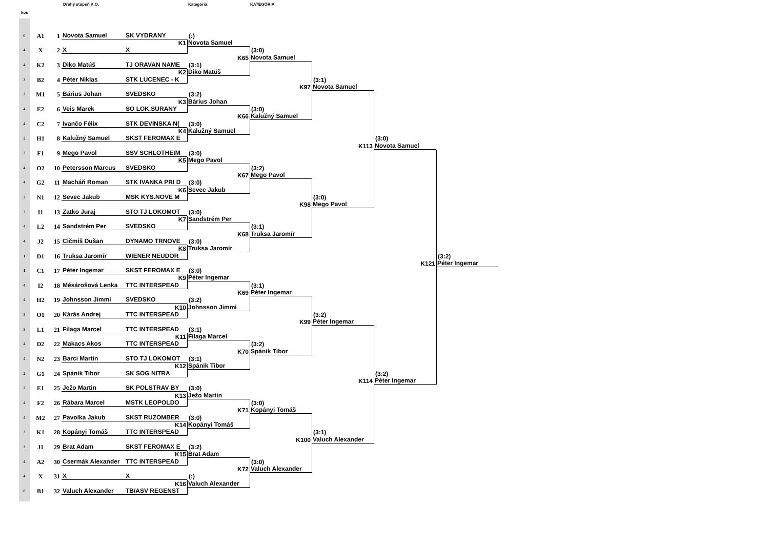Druhý stupeň K.O. Kategória: KATEGÓRIA
koš
0
A1
1
Novota Samuel
SK VYDRANY
4
X
2
X
X
4
K2
3
Diko Matúš
TJ ORAVAN NAME
3
B2
4
Péter Niklas
STK LUCENEC - K
3
M1
5
Bárius Johan
SVEDSKO
4
E2
6
Veis Marek
SO LOK.SURANY
4
C2
7
Ivančo Félix
STK DEVINSKA N(
2
H1
8
Kalužný Samuel
SKST FEROMAX E
2
F1
9
Mego Pavol
SSV SCHLOTHEIM
4
O2
10
Petersson Marcus
SVEDSKO
4
G2
11
Macháň Roman
STK IVANKA PRI D
3
N1
12
Sevec Jakub
MSK KYS.NOVE M
3
I1
13
Zatko Juraj
STO TJ LOKOMOT
4
L2
14
Sandstrém Per
SVEDSKO
4
J2
15
Cičmiš Dušan
DYNAMO TRNOVE
1
D1
16
Truksa Jaromír
WIENER NEUDOR
1
C1
17
Péter Ingemar
SKST FEROMAX E
4
I2
18
Mésárošová Lenka
TTC INTERSPEAD
4
H2
19
Johnsson Jimmi
SVEDSKO
3
O1
20
Kárás Andrej
TTC INTERSPEAD
3
L1
21
Filaga Marcel
TTC INTERSPEAD
4
D2
22
Makacs Akos
TTC INTERSPEAD
4
N2
23
Barci Martin
STO TJ LOKOMOT
2
G1
24
Spánik Tibor
SK SOG NITRA
2
E1
25
Ježo Martin
SK POLSTRAV BY
4
F2
26
Rábara Marcel
MSTK LEOPOLDO
4
M2
27
Pavolka Jakub
SKST RUZOMBER
3
K1
28
Kopányi Tomáš
TTC INTERSPEAD
3
J1
29
Brat Adam
SKST FEROMAX E
4
A2
30
Csermák Alexander
TTC INTERSPEAD
4
X
31
X
X
0
B1
32
Valuch Alexander
TB/ASV REGENST
(:)
K1
Novota Samuel
(3:1)
K2
Diko Matúš
(3:2)
K3
Bárius Johan
(3:0)
K4
Kalužný Samuel
(3:0)
K5
Mego Pavol
(3:0)
K6
Sevec Jakub
(3:0)
K7
Sandstrém Per
(3:0)
K8
Truksa Jaromír
(3:0)
K9
Péter Ingemar
(3:2)
K10
Johnsson Jimmi
(3:1)
K11
Filaga Marcel
(3:1)
K12
Spánik Tibor
(3:0)
K13
Ježo Martin
(3:0)
K14
Kopányi Tomáš
(3:2)
K15
Brat Adam
(:)
K16
Valuch Alexander
(3:0)
K65
Novota Samuel
(3:0)
K66
Kalužný Samuel
(3:2)
K67
Mego Pavol
(3:1)
K68
Truksa Jaromír
(3:1)
K69
Péter Ingemar
(3:2)
K70
Spánik Tibor
(3:0)
K71
Kopányi Tomáš
(3:0)
K72
Valuch Alexander
(3:1)
K97
Novota Samuel
(3:0)
K98
Mego Pavol
(3:2)
K99
Péter Ingemar
(3:1)
K100
Valuch Alexander
(3:0)
K113
Novota Samuel
(3:2)
K114
Péter Ingemar
(3:2)
K121
Péter Ingemar